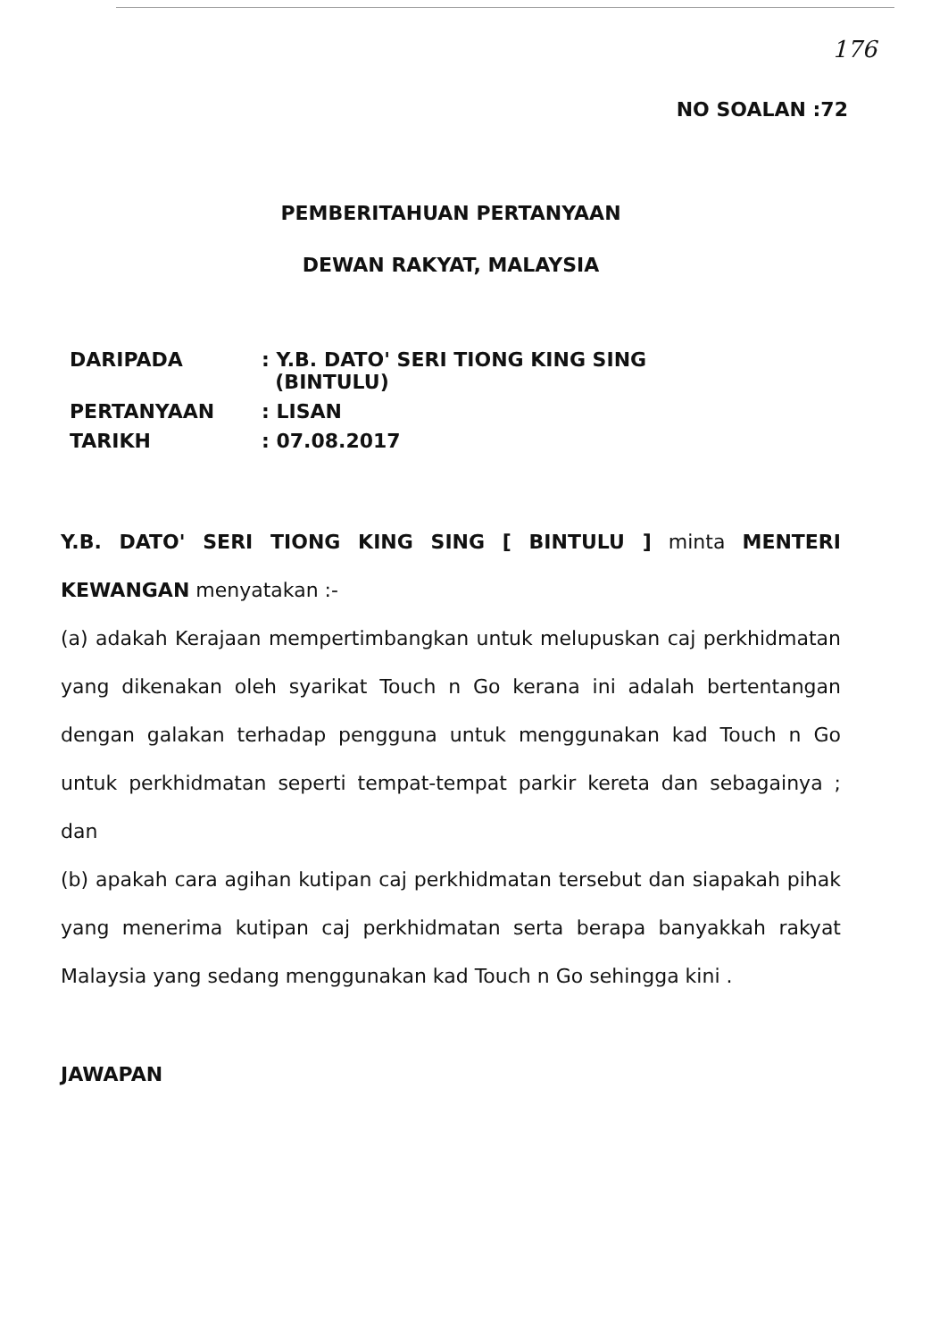176
NO SOALAN :72
PEMBERITAHUAN PERTANYAAN
DEWAN RAKYAT, MALAYSIA
| DARIPADA | : Y.B. DATO' SERI TIONG KING SING (BINTULU) |
| PERTANYAAN | : LISAN |
| TARIKH | : 07.08.2017 |
Y.B. DATO' SERI TIONG KING SING [ BINTULU ] minta MENTERI KEWANGAN menyatakan :-
(a) adakah Kerajaan mempertimbangkan untuk melupuskan caj perkhidmatan yang dikenakan oleh syarikat Touch n Go kerana ini adalah bertentangan dengan galakan terhadap pengguna untuk menggunakan kad Touch n Go untuk perkhidmatan seperti tempat-tempat parkir kereta dan sebagainya ; dan
(b) apakah cara agihan kutipan caj perkhidmatan tersebut dan siapakah pihak yang menerima kutipan caj perkhidmatan serta berapa banyakkah rakyat Malaysia yang sedang menggunakan kad Touch n Go sehingga kini .
JAWAPAN